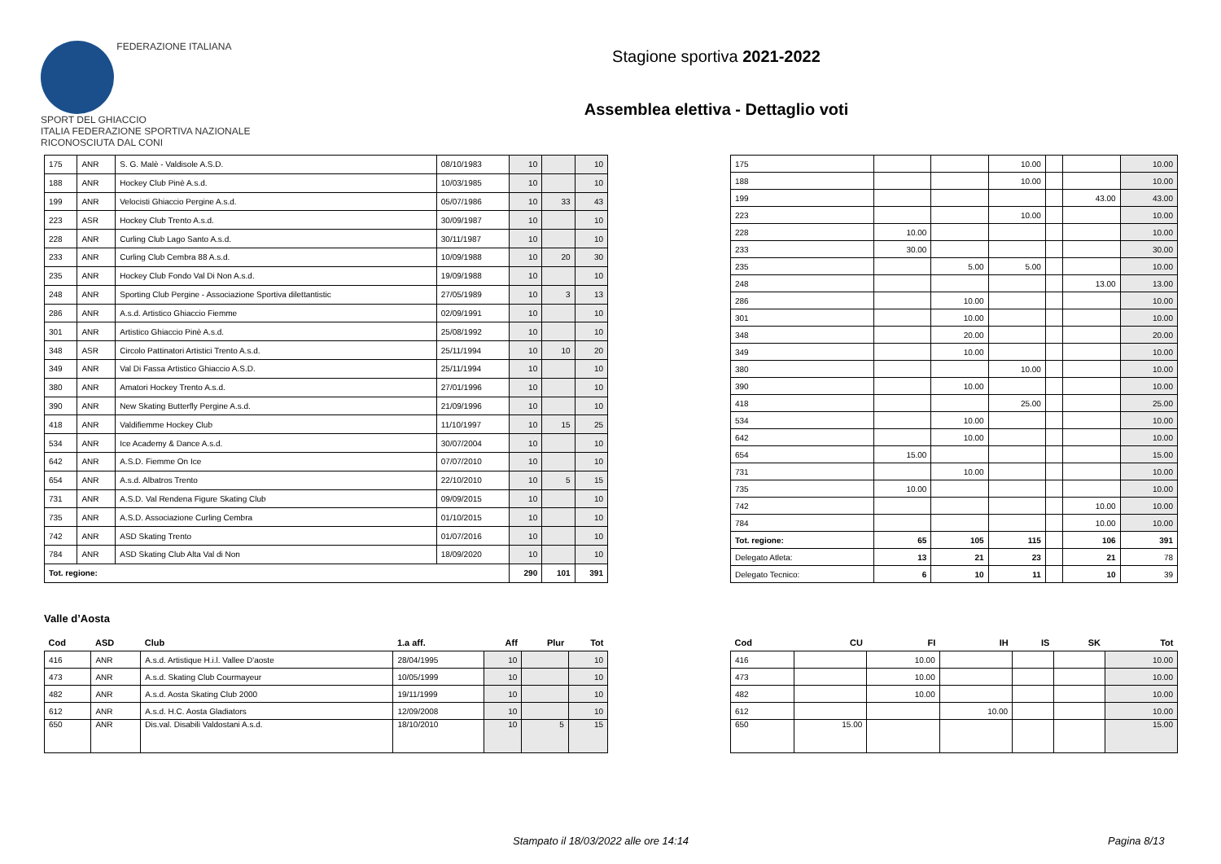FEDERAZIONE ITALIANA
SPORT DEL GHIACCIO
ITALIA FEDERAZIONE SPORTIVA NAZIONALE RICONOSCIUTA DAL CONI
Stagione sportiva 2021-2022
Assemblea elettiva - Dettaglio voti
| 175 | ANR | S. G. Malè - Valdisole A.S.D. | 08/10/1983 | 10 | | 10 |
| 188 | ANR | Hockey Club Pinè A.s.d. | 10/03/1985 | 10 | | 10 |
| 199 | ANR | Velocisti Ghiaccio Pergine A.s.d. | 05/07/1986 | 10 | 33 | 43 |
| 223 | ASR | Hockey Club Trento A.s.d. | 30/09/1987 | 10 | | 10 |
| 228 | ANR | Curling Club Lago Santo A.s.d. | 30/11/1987 | 10 | | 10 |
| 233 | ANR | Curling Club Cembra 88 A.s.d. | 10/09/1988 | 10 | 20 | 30 |
| 235 | ANR | Hockey Club Fondo Val Di Non A.s.d. | 19/09/1988 | 10 | | 10 |
| 248 | ANR | Sporting Club Pergine - Associazione Sportiva dilettantistic | 27/05/1989 | 10 | 3 | 13 |
| 286 | ANR | A.s.d. Artistico Ghiaccio Fiemme | 02/09/1991 | 10 | | 10 |
| 301 | ANR | Artistico Ghiaccio Pinè A.s.d. | 25/08/1992 | 10 | | 10 |
| 348 | ASR | Circolo Pattinatori Artistici Trento A.s.d. | 25/11/1994 | 10 | 10 | 20 |
| 349 | ANR | Val Di Fassa Artistico Ghiaccio A.S.D. | 25/11/1994 | 10 | | 10 |
| 380 | ANR | Amatori Hockey Trento A.s.d. | 27/01/1996 | 10 | | 10 |
| 390 | ANR | New Skating Butterfly Pergine A.s.d. | 21/09/1996 | 10 | | 10 |
| 418 | ANR | Valdifiemme Hockey Club | 11/10/1997 | 10 | 15 | 25 |
| 534 | ANR | Ice Academy & Dance A.s.d. | 30/07/2004 | 10 | | 10 |
| 642 | ANR | A.S.D. Fiemme On Ice | 07/07/2010 | 10 | | 10 |
| 654 | ANR | A.s.d. Albatros Trento | 22/10/2010 | 10 | 5 | 15 |
| 731 | ANR | A.S.D. Val Rendena Figure Skating Club | 09/09/2015 | 10 | | 10 |
| 735 | ANR | A.S.D. Associazione Curling Cembra | 01/10/2015 | 10 | | 10 |
| 742 | ANR | ASD Skating Trento | 01/07/2016 | 10 | | 10 |
| 784 | ANR | ASD Skating Club Alta Val di Non | 18/09/2020 | 10 | | 10 |
| Tot. regione: | | | | 290 | 101 | 391 |
| 175 | | | 10.00 | | | 10.00 |
| 188 | | | 10.00 | | | 10.00 |
| 199 | | | | | 43.00 | 43.00 |
| 223 | | | 10.00 | | | 10.00 |
| 228 | 10.00 | | | | | 10.00 |
| 233 | 30.00 | | | | | 30.00 |
| 235 | | 5.00 | 5.00 | | | 10.00 |
| 248 | | | | | 13.00 | 13.00 |
| 286 | | 10.00 | | | | 10.00 |
| 301 | | 10.00 | | | | 10.00 |
| 348 | | 20.00 | | | | 20.00 |
| 349 | | 10.00 | | | | 10.00 |
| 380 | | | 10.00 | | | 10.00 |
| 390 | | 10.00 | | | | 10.00 |
| 418 | | | 25.00 | | | 25.00 |
| 534 | | 10.00 | | | | 10.00 |
| 642 | | 10.00 | | | | 10.00 |
| 654 | 15.00 | | | | | 15.00 |
| 731 | | 10.00 | | | | 10.00 |
| 735 | 10.00 | | | | | 10.00 |
| 742 | | | | | 10.00 | 10.00 |
| 784 | | | | | 10.00 | 10.00 |
| Tot. regione: | 65 | 105 | 115 | | 106 | 391 |
| Delegato Atleta: | 13 | 21 | 23 | | 21 | 78 |
| Delegato Tecnico: | 6 | 10 | 11 | | 10 | 39 |
Valle d’Aosta
| Cod | ASD | Club | 1.a aff. | Aff | Plur | Tot |
| --- | --- | --- | --- | --- | --- | --- |
| 416 | ANR | A.s.d. Artistique H.i.l. Vallee D'aoste | 28/04/1995 | 10 | | 10 |
| 473 | ANR | A.s.d. Skating Club Courmayeur | 10/05/1999 | 10 | | 10 |
| 482 | ANR | A.s.d. Aosta Skating Club 2000 | 19/11/1999 | 10 | | 10 |
| 612 | ANR | A.s.d. H.C. Aosta Gladiators | 12/09/2008 | 10 | | 10 |
| 650 | ANR | Dis.val. Disabili Valdostani A.s.d. | 18/10/2010 | 10 | 5 | 15 |
| Cod | CU | FI | IH | IS | SK | Tot |
| --- | --- | --- | --- | --- | --- | --- |
| 416 | | 10.00 | | | | 10.00 |
| 473 | | 10.00 | | | | 10.00 |
| 482 | | 10.00 | | | | 10.00 |
| 612 | | | 10.00 | | | 10.00 |
| 650 | 15.00 | | | | | 15.00 |
Stampato il 18/03/2022 alle ore 14:14 Pagina 8/13